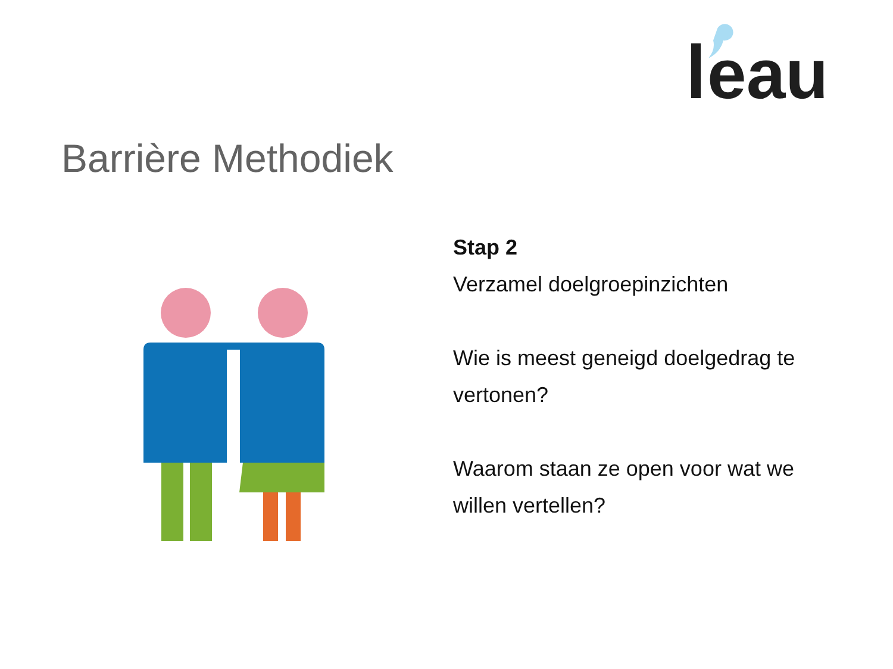eau
Barrière Methodiek
Stap 2
Verzamel doelgroepinzichten
Wie is meest geneigd doelgedrag te vertonen?
Waarom staan ze open voor wat we willen vertellen?